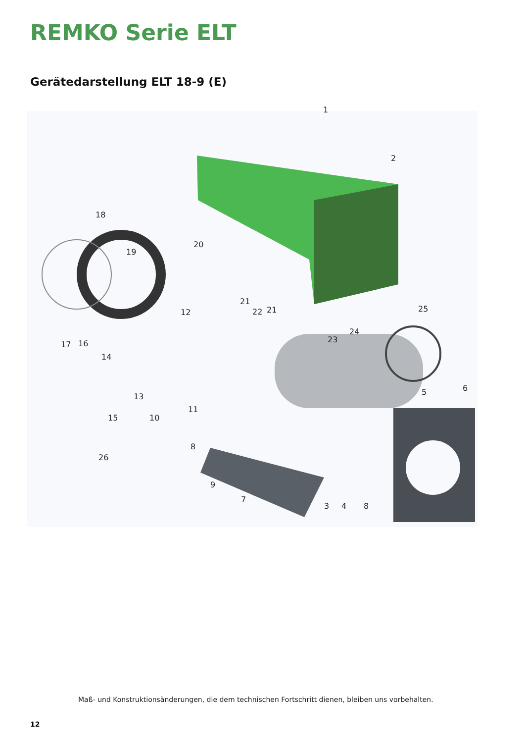REMKO Serie ELT
Gerätedarstellung ELT 18-9 (E)
1
2
18
19
20
21
22 21 25 12
24
23
17 16
14
13
11
6 5
15 10
8
26
9
7
3 4 8
Maß- und Konstruktionsänderungen, die dem technischen Fortschritt dienen, bleiben uns vorbehalten.
12